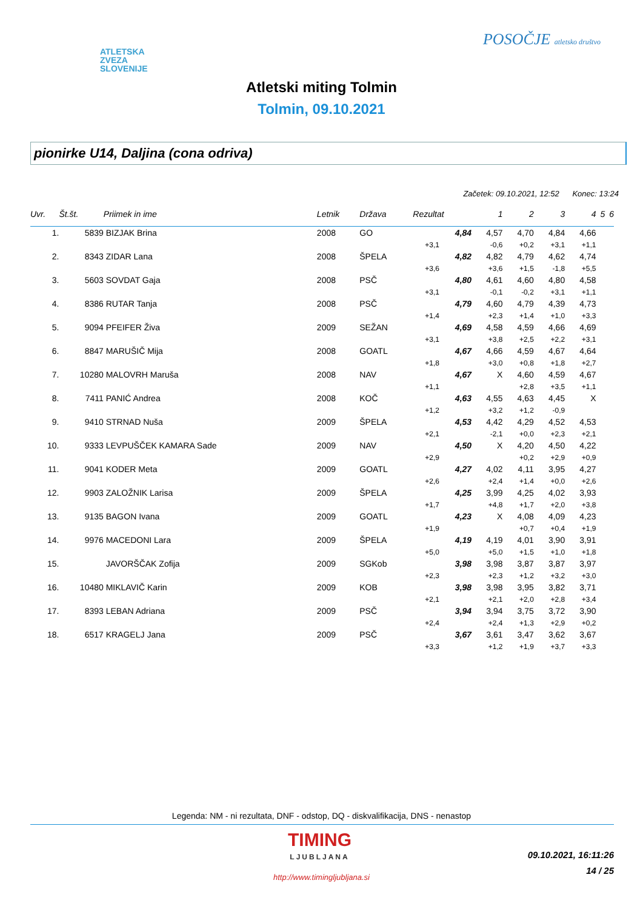ATLETSKA
ZVEZA
SLOVENIJE
POSOČJE atletsko društvo
Atletski miting Tolmin
Tolmin, 09.10.2021
pionirke U14, Daljina (cona odriva)
Začetek: 09.10.2021, 12:52 Konec: 13:24
| Uvr. | Št.št. | Priimek in ime | Letnik | Država | Rezultat | 1 | 2 | 3 | 4 | 5 | 6 |
| --- | --- | --- | --- | --- | --- | --- | --- | --- | --- | --- | --- |
| 1. | 5839 | BIZJAK Brina | 2008 | GO | 4,84 | 4,57 | 4,70 | 4,84 | 4,66 | | |
| | | | | | +3,1 | -0,6 | +0,2 | +3,1 | +1,1 | | |
| 2. | 8343 | ZIDAR Lana | 2008 | ŠPELA | 4,82 | 4,82 | 4,79 | 4,62 | 4,74 | | |
| | | | | | +3,6 | +3,6 | +1,5 | -1,8 | +5,5 | | |
| 3. | 5603 | SOVDAT Gaja | 2008 | PSČ | 4,80 | 4,61 | 4,60 | 4,80 | 4,58 | | |
| | | | | | +3,1 | -0,1 | -0,2 | +3,1 | +1,1 | | |
| 4. | 8386 | RUTAR Tanja | 2008 | PSČ | 4,79 | 4,60 | 4,79 | 4,39 | 4,73 | | |
| | | | | | +1,4 | +2,3 | +1,4 | +1,0 | +3,3 | | |
| 5. | 9094 | PFEIFER Živa | 2009 | SEŽAN | 4,69 | 4,58 | 4,59 | 4,66 | 4,69 | | |
| | | | | | +3,1 | +3,8 | +2,5 | +2,2 | +3,1 | | |
| 6. | 8847 | MARUŠIČ Mija | 2008 | GOATL | 4,67 | 4,66 | 4,59 | 4,67 | 4,64 | | |
| | | | | | +1,8 | +3,0 | +0,8 | +1,8 | +2,7 | | |
| 7. | 10280 | MALOVRH Maruša | 2008 | NAV | 4,67 | X | 4,60 | 4,59 | 4,67 | | |
| | | | | | +1,1 | | +2,8 | +3,5 | +1,1 | | |
| 8. | 7411 | PANIĆ Andrea | 2008 | KOČ | 4,63 | 4,55 | 4,63 | 4,45 | X | | |
| | | | | | +1,2 | +3,2 | +1,2 | -0,9 | | | |
| 9. | 9410 | STRNAD Nuša | 2009 | ŠPELA | 4,53 | 4,42 | 4,29 | 4,52 | 4,53 | | |
| | | | | | +2,1 | -2,1 | +0,0 | +2,3 | +2,1 | | |
| 10. | 9333 | LEVPUŠČEK KAMARA Sade | 2009 | NAV | 4,50 | X | 4,20 | 4,50 | 4,22 | | |
| | | | | | +2,9 | | +0,2 | +2,9 | +0,9 | | |
| 11. | 9041 | KODER Meta | 2009 | GOATL | 4,27 | 4,02 | 4,11 | 3,95 | 4,27 | | |
| | | | | | +2,6 | +2,4 | +1,4 | +0,0 | +2,6 | | |
| 12. | 9903 | ZALOŽNIK Larisa | 2009 | ŠPELA | 4,25 | 3,99 | 4,25 | 4,02 | 3,93 | | |
| | | | | | +1,7 | +4,8 | +1,7 | +2,0 | +3,8 | | |
| 13. | 9135 | BAGON Ivana | 2009 | GOATL | 4,23 | X | 4,08 | 4,09 | 4,23 | | |
| | | | | | +1,9 | | +0,7 | +0,4 | +1,9 | | |
| 14. | 9976 | MACEDONI Lara | 2009 | ŠPELA | 4,19 | 4,19 | 4,01 | 3,90 | 3,91 | | |
| | | | | | +5,0 | +5,0 | +1,5 | +1,0 | +1,8 | | |
| 15. | | JAVORŠČAK Zofija | 2009 | SGKob | 3,98 | 3,98 | 3,87 | 3,87 | 3,97 | | |
| | | | | | +2,3 | +2,3 | +1,2 | +3,2 | +3,0 | | |
| 16. | 10480 | MIKLAVIČ Karin | 2009 | KOB | 3,98 | 3,98 | 3,95 | 3,82 | 3,71 | | |
| | | | | | +2,1 | +2,1 | +2,0 | +2,8 | +3,4 | | |
| 17. | 8393 | LEBAN Adriana | 2009 | PSČ | 3,94 | 3,94 | 3,75 | 3,72 | 3,90 | | |
| | | | | | +2,4 | +2,4 | +1,3 | +2,9 | +0,2 | | |
| 18. | 6517 | KRAGELJ Jana | 2009 | PSČ | 3,67 | 3,61 | 3,47 | 3,62 | 3,67 | | |
| | | | | | +3,3 | +1,2 | +1,9 | +3,7 | +3,3 | | |
Legenda: NM - ni rezultata, DNF - odstop, DQ - diskvalifikacija, DNS - nenastop
TIMING
LJUBLJANA
09.10.2021, 16:11:26
14 / 25
http://www.timingljubljana.si